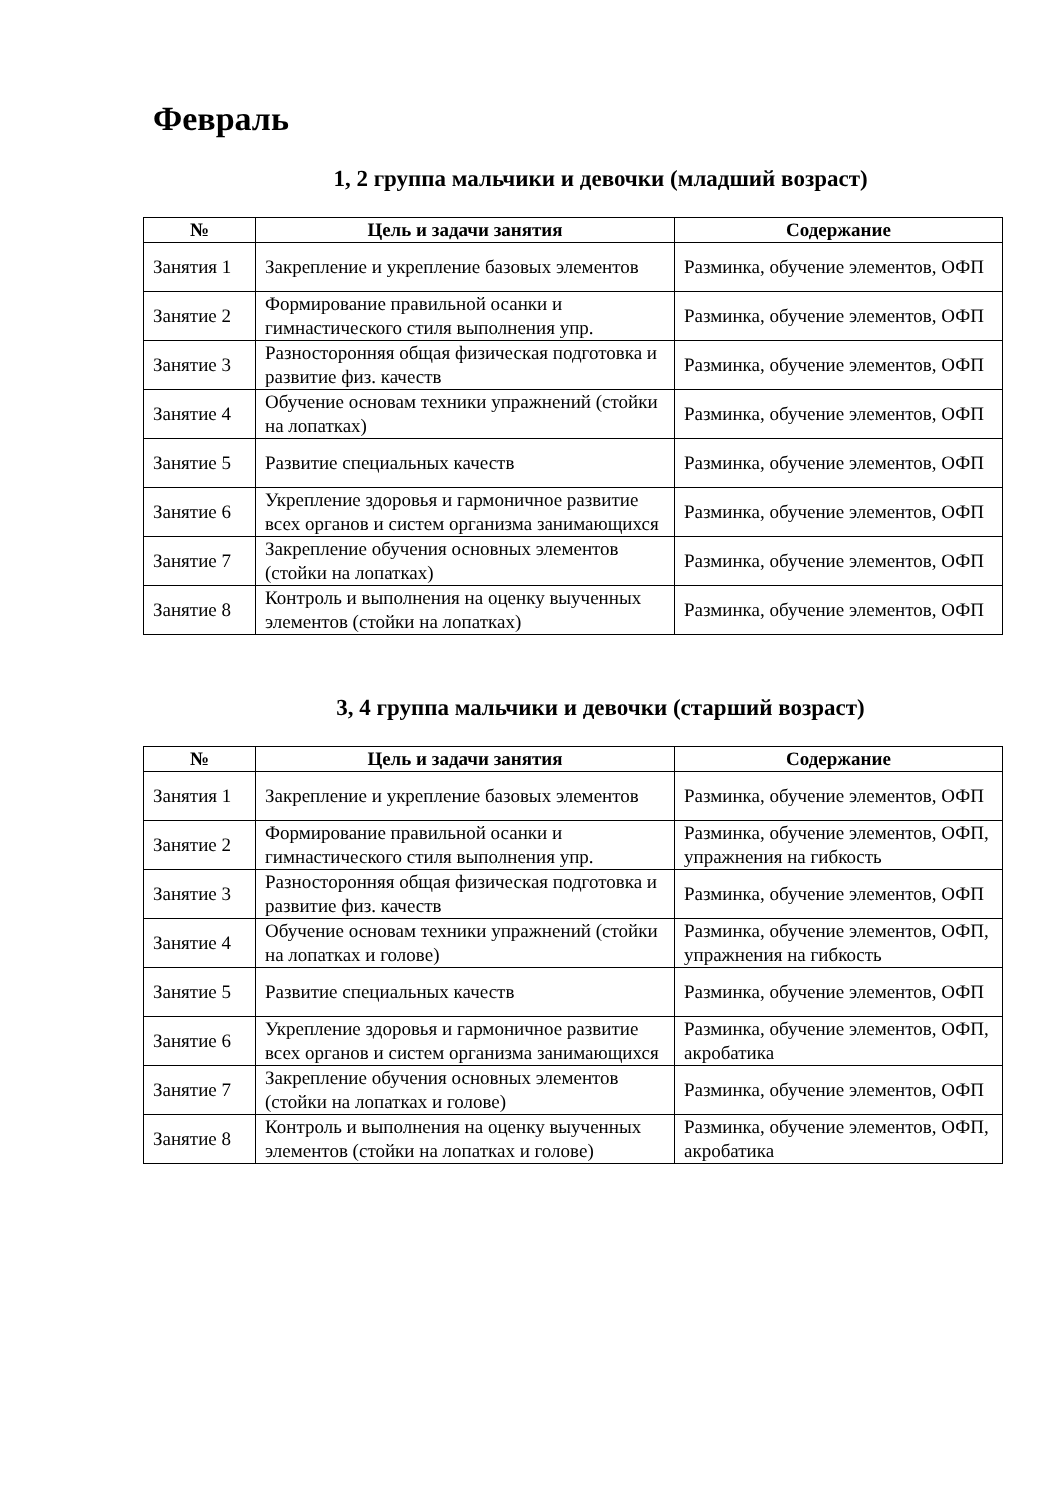Февраль
1, 2 группа мальчики и девочки (младший возраст)
| № | Цель и задачи занятия | Содержание |
| --- | --- | --- |
| Занятия 1 | Закрепление и укрепление базовых элементов | Разминка, обучение элементов, ОФП |
| Занятие 2 | Формирование правильной осанки и гимнастического стиля выполнения упр. | Разминка, обучение элементов, ОФП |
| Занятие 3 | Разносторонняя общая физическая подготовка и развитие физ. качеств | Разминка, обучение элементов, ОФП |
| Занятие 4 | Обучение основам техники упражнений (стойки на лопатках) | Разминка, обучение элементов, ОФП |
| Занятие 5 | Развитие специальных качеств | Разминка, обучение элементов, ОФП |
| Занятие 6 | Укрепление здоровья и гармоничное развитие всех органов и систем организма занимающихся | Разминка, обучение элементов, ОФП |
| Занятие 7 | Закрепление обучения основных элементов (стойки на лопатках) | Разминка, обучение элементов, ОФП |
| Занятие 8 | Контроль и выполнения на оценку выученных элементов (стойки на лопатках) | Разминка, обучение элементов, ОФП |
3, 4 группа мальчики и девочки (старший возраст)
| № | Цель и задачи занятия | Содержание |
| --- | --- | --- |
| Занятия 1 | Закрепление и укрепление базовых элементов | Разминка, обучение элементов, ОФП |
| Занятие 2 | Формирование правильной осанки и гимнастического стиля выполнения упр. | Разминка, обучение элементов, ОФП, упражнения на гибкость |
| Занятие 3 | Разносторонняя общая физическая подготовка и развитие физ. качеств | Разминка, обучение элементов, ОФП |
| Занятие 4 | Обучение основам техники упражнений (стойки на лопатках и голове) | Разминка, обучение элементов, ОФП, упражнения на гибкость |
| Занятие 5 | Развитие специальных качеств | Разминка, обучение элементов, ОФП |
| Занятие 6 | Укрепление здоровья и гармоничное развитие всех органов и систем организма занимающихся | Разминка, обучение элементов, ОФП, акробатика |
| Занятие 7 | Закрепление обучения основных элементов (стойки на лопатках и голове) | Разминка, обучение элементов, ОФП |
| Занятие 8 | Контроль и выполнения на оценку выученных элементов (стойки на лопатках и голове) | Разминка, обучение элементов, ОФП, акробатика |